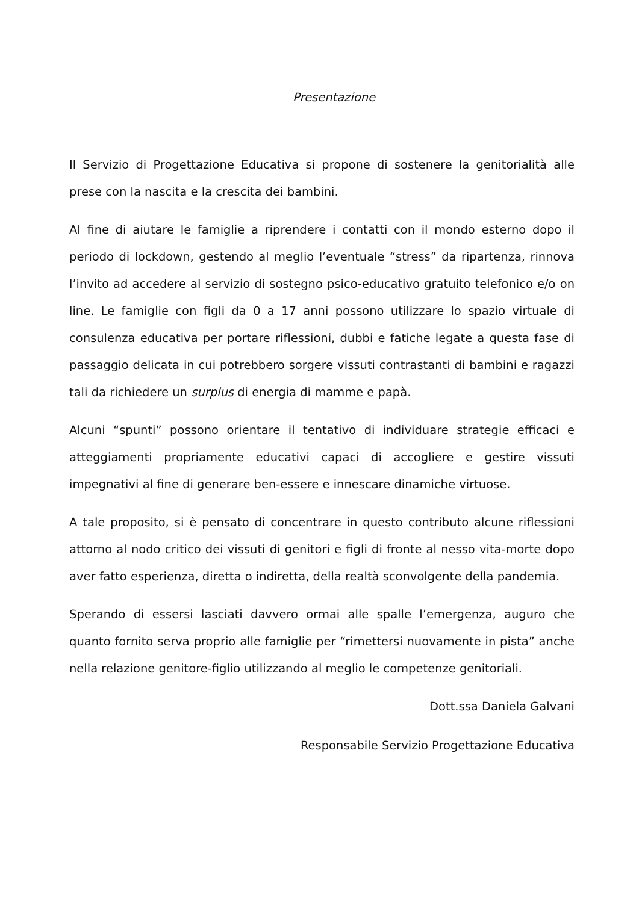Presentazione
Il Servizio di Progettazione Educativa si propone di sostenere la genitorialità alle prese con la nascita e la crescita dei bambini.
Al fine di aiutare le famiglie a riprendere i contatti con il mondo esterno dopo il periodo di lockdown, gestendo al meglio l’eventuale “stress” da ripartenza, rinnova l’invito ad accedere al servizio di sostegno psico-educativo gratuito telefonico e/o on line. Le famiglie con figli da 0 a 17 anni possono utilizzare lo spazio virtuale di consulenza educativa per portare riflessioni, dubbi e fatiche legate a questa fase di passaggio delicata in cui potrebbero sorgere vissuti contrastanti di bambini e ragazzi tali da richiedere un surplus di energia di mamme e papà.
Alcuni “spunti” possono orientare il tentativo di individuare strategie efficaci e atteggiamenti propriamente educativi capaci di accogliere e gestire vissuti impegnativi al fine di generare ben-essere e innescare dinamiche virtuose.
A tale proposito, si è pensato di concentrare in questo contributo alcune riflessioni attorno al nodo critico dei vissuti di genitori e figli di fronte al nesso vita-morte dopo aver fatto esperienza, diretta o indiretta, della realtà sconvolgente della pandemia.
Sperando di essersi lasciati davvero ormai alle spalle l’emergenza, auguro che quanto fornito serva proprio alle famiglie per “rimettersi nuovamente in pista” anche nella relazione genitore-figlio utilizzando al meglio le competenze genitoriali.
Dott.ssa Daniela Galvani
Responsabile Servizio Progettazione Educativa